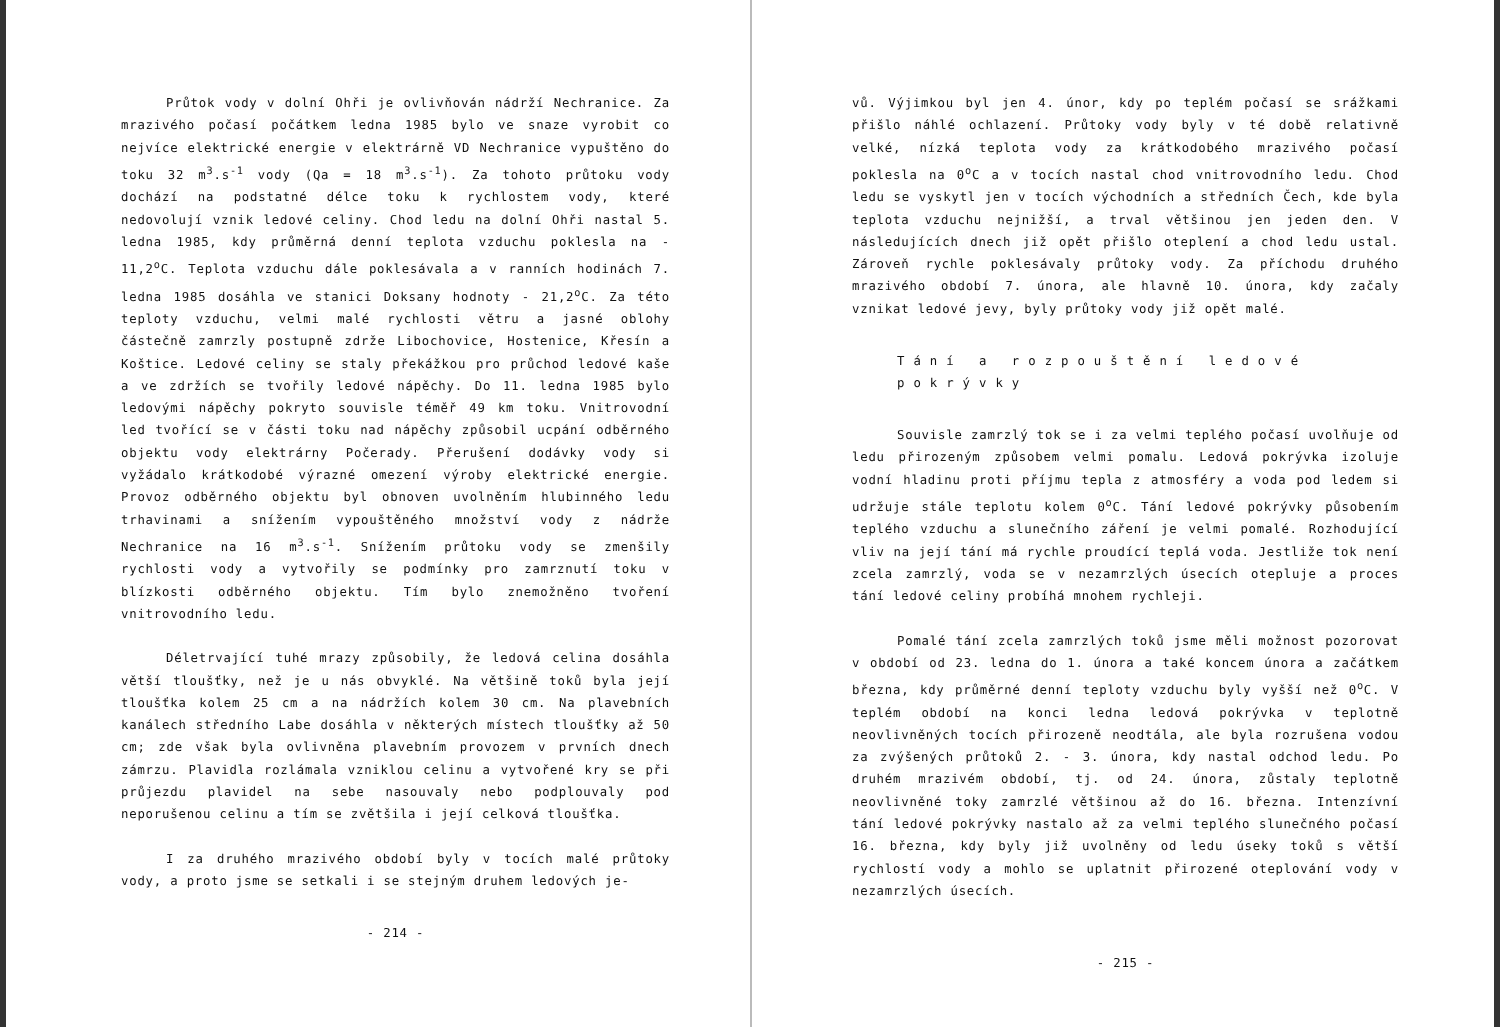Průtok vody v dolní Ohři je ovlivňován nádrží Nechranice. Za mrazivého počasí počátkem ledna 1985 bylo ve snaze vyrobit co nejvíce elektrické energie v elektrárně VD Nechranice vypuštěno do toku 32 m<sup>3</sup>.s<sup>-1</sup> vody (Qa = 18 m<sup>3</sup>.s<sup>-1</sup>). Za tohoto průtoku vody dochází na podstatné délce toku k rychlostem vody, které nedovolují vznik ledové celiny. Chod ledu na dolní Ohři nastal 5. ledna 1985, kdy průměrná denní teplota vzduchu poklesla na - 11,2<sup>o</sup>C. Teplota vzduchu dále poklesávala a v ranních hodinách 7. ledna 1985 dosáhla ve stanici Doksany hodnoty - 21,2<sup>o</sup>C. Za této teploty vzduchu, velmi malé rychlosti větru a jasné oblohy částečně zamrzly postupně zdrže Libochovice, Hostenice, Křesín a Koštice. Ledové celiny se staly překážkou pro průchod ledové kaše a ve zdržích se tvořily ledové nápěchy. Do 11. ledna 1985 bylo ledovými nápěchy pokryto souvisle téměř 49 km toku. Vnitrovodní led tvořící se v části toku nad nápěchy způsobil ucpání odběrného objektu vody elektrárny Počerady. Přerušení dodávky vody si vyžádalo krátkodobé výrazné omezení výroby elektrické energie. Provoz odběrného objektu byl obnoven uvolněním hlubinného ledu trhavinami a snížením vypouštěného množství vody z nádrže Nechranice na 16 m<sup>3</sup>.s<sup>-1</sup>. Snížením průtoku vody se zmenšily rychlosti vody a vytvořily se podmínky pro zamrznutí toku v blízkosti odběrného objektu. Tím bylo znemožněno tvoření vnitrovodního ledu.
Déletrvající tuhé mrazy způsobily, že ledová celina dosáhla větší tloušťky, než je u nás obvyklé. Na většině toků byla její tloušťka kolem 25 cm a na nádržích kolem 30 cm. Na plavebních kanálech středního Labe dosáhla v některých místech tloušťky až 50 cm; zde však byla ovlivněna plavebním provozem v prvních dnech zámrzu. Plavidla rozlámala vzniklou celinu a vytvořené kry se při průjezdu plavidel na sebe nasouvaly nebo podplouvaly pod neporušenou celinu a tím se zvětšila i její celková tloušťka.
I za druhého mrazivého období byly v tocích malé průtoky vody, a proto jsme se setkali i se stejným druhem ledových je-
- 214 -
vů. Výjimkou byl jen 4. únor, kdy po teplém počasí se srážkami přišlo náhlé ochlazení. Průtoky vody byly v té době relativně velké, nízká teplota vody za krátkodobého mrazivého počasí poklesla na 0<sup>o</sup>C a v tocích nastal chod vnitrovodního ledu. Chod ledu se vyskytl jen v tocích východních a středních Čech, kde byla teplota vzduchu nejnižší, a trval většinou jen jeden den. V následujících dnech již opět přišlo oteplení a chod ledu ustal. Zároveň rychle poklesávaly průtoky vody. Za příchodu druhého mrazivého období 7. února, ale hlavně 10. února, kdy začaly vznikat ledové jevy, byly průtoky vody již opět malé.
Tání a rozpouštění ledové pokrývky
Souvisle zamrzlý tok se i za velmi teplého počasí uvolňuje od ledu přirozeným způsobem velmi pomalu. Ledová pokrývka izoluje vodní hladinu proti příjmu tepla z atmosféry a voda pod ledem si udržuje stále teplotu kolem 0<sup>o</sup>C. Tání ledové pokrývky působením teplého vzduchu a slunečního záření je velmi pomalé. Rozhodující vliv na její tání má rychle proudící teplá voda. Jestliže tok není zcela zamrzlý, voda se v nezamrzlých úsecích otepluje a proces tání ledové celiny probíhá mnohem rychleji.
Pomalé tání zcela zamrzlých toků jsme měli možnost pozorovat v období od 23. ledna do 1. února a také koncem února a začátkem března, kdy průměrné denní teploty vzduchu byly vyšší než 0<sup>o</sup>C. V teplém období na konci ledna ledová pokrývka v teplotně neovlivněných tocích přirozeně neodtála, ale byla rozrušena vodou za zvýšených průtoků 2. - 3. února, kdy nastal odchod ledu. Po druhém mrazivém období, tj. od 24. února, zůstaly teplotně neovlivněné toky zamrzlé většinou až do 16. března. Intenzívní tání ledové pokrývky nastalo až za velmi teplého slunečného počasí 16. března, kdy byly již uvolněny od ledu úseky toků s větší rychlostí vody a mohlo se uplatnit přirozené oteplování vody v nezamrzlých úsecích.
- 215 -